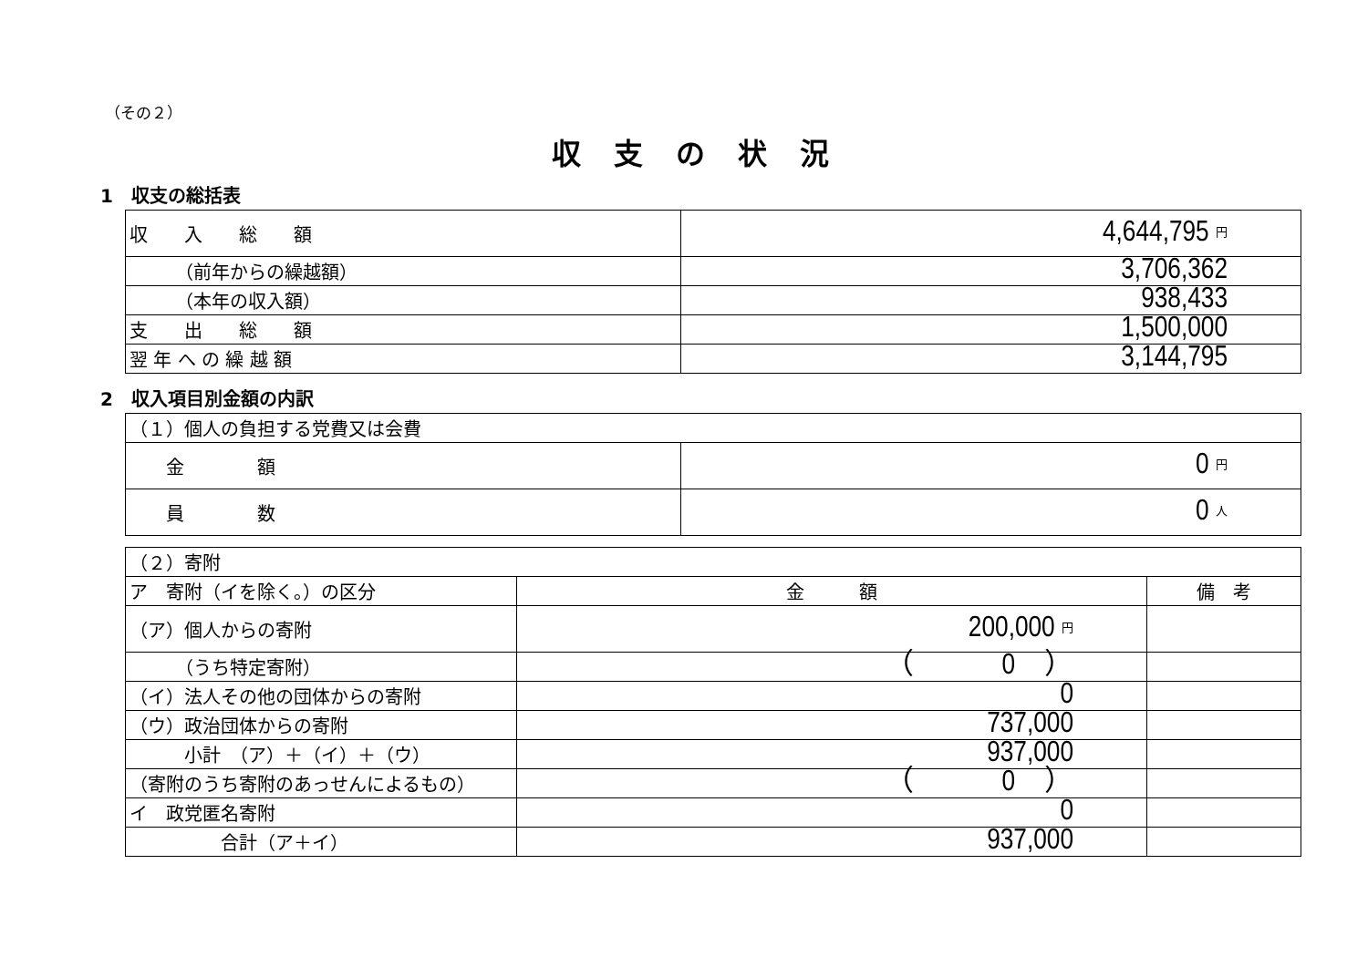（その２）
収支の状況
1　収支の総括表
| 収 入 総 額 | 4,644,795 円 |
| （前年からの繰越額） | 3,706,362 |
| （本年の収入額） | 938,433 |
| 支 出 総 額 | 1,500,000 |
| 翌 年 へ の 繰 越 額 | 3,144,795 |
2　収入項目別金額の内訳
| （１）個人の負担する党費又は会費 | |
| 金 額 | 0 円 |
| 員 数 | 0 人 |
| （２）寄附 | | |
| ア 寄附（イを除く。）の区分 | 金 額 | 備 考 |
| （ア）個人からの寄附 | 200,000 円 | |
| （うち特定寄附） | （ 0 ） | |
| （イ）法人その他の団体からの寄附 | 0 | |
| （ウ）政治団体からの寄附 | 737,000 | |
| 小計 （ア）＋（イ）＋（ウ） | 937,000 | |
| （寄附のうち寄附のあっせんによるもの） | （ 0 ） | |
| イ 政党匿名寄附 | 0 | |
| 合計（ア＋イ） | 937,000 | |